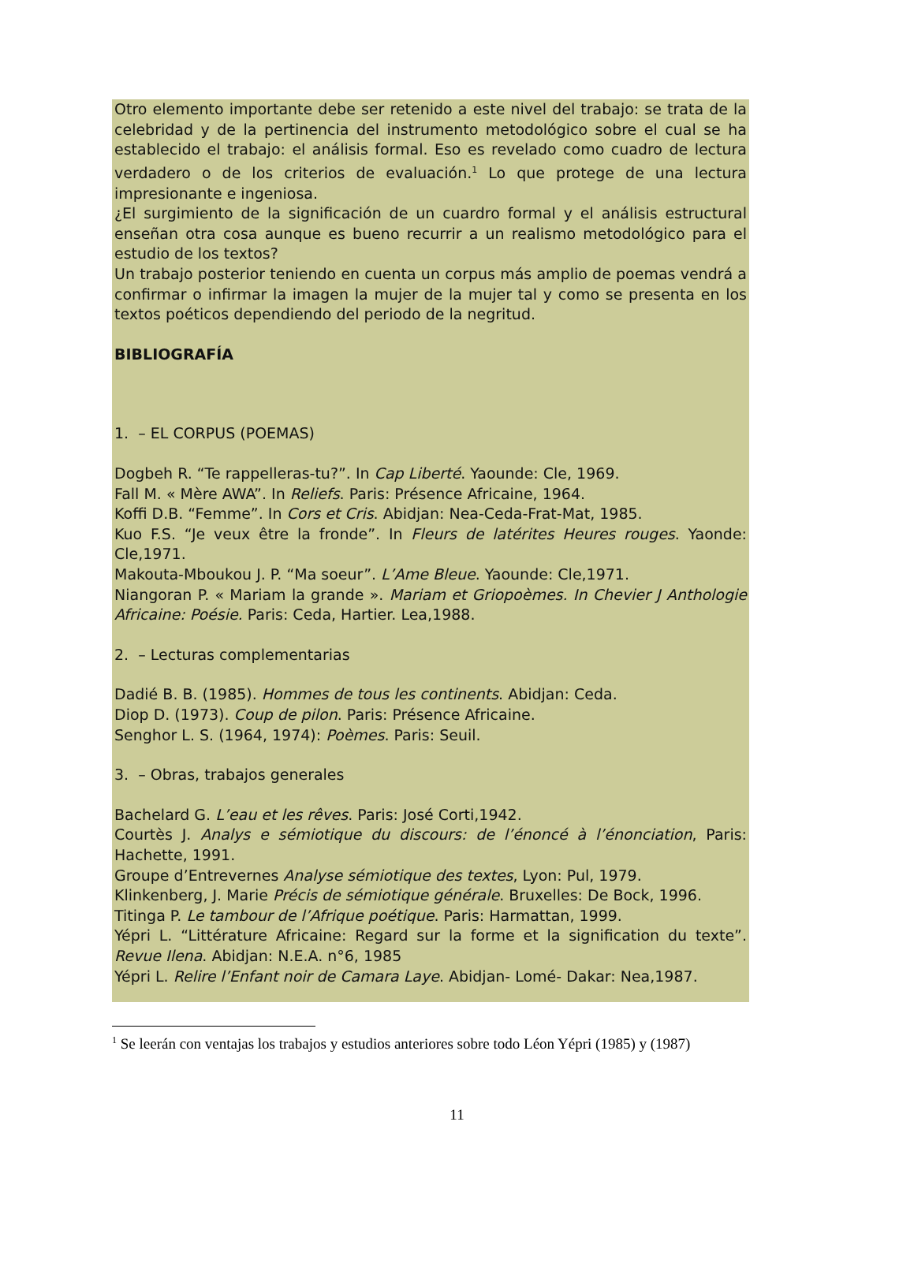Otro elemento importante debe ser retenido a este nivel del trabajo: se trata de la celebridad y de la pertinencia del instrumento metodológico sobre el cual se ha establecido el trabajo: el análisis formal. Eso es revelado como cuadro de lectura verdadero o de los criterios de evaluación.<sup>1</sup> Lo que protege de una lectura impresionante e ingeniosa.
¿El surgimiento de la significación de un cuardro formal y el análisis estructural enseñan otra cosa aunque es bueno recurrir a un realismo metodológico para el estudio de los textos?
Un trabajo posterior teniendo en cuenta un corpus más amplio de poemas vendrá a confirmar o infirmar la imagen la mujer de la mujer tal y como se presenta en los textos poéticos dependiendo del periodo de la negritud.
BIBLIOGRAFÍA
1. – EL CORPUS (POEMAS)
Dogbeh R. “Te rappelleras-tu?”. In Cap Liberté. Yaounde: Cle, 1969.
Fall M. « Mère AWA”. In Reliefs. Paris: Présence Africaine, 1964.
Koffi D.B. “Femme”. In Cors et Cris. Abidjan: Nea-Ceda-Frat-Mat, 1985.
Kuo F.S. “Je veux être la fronde”. In Fleurs de latérites Heures rouges. Yaonde: Cle,1971.
Makouta-Mboukou J. P. “Ma soeur”. L’Ame Bleue. Yaounde: Cle,1971.
Niangoran P. « Mariam la grande ». Mariam et Griopoèmes. In Chevier J Anthologie Africaine: Poésie. Paris: Ceda, Hartier. Lea,1988.
2. – Lecturas complementarias
Dadié B. B. (1985). Hommes de tous les continents. Abidjan: Ceda.
Diop D. (1973). Coup de pilon. Paris: Présence Africaine.
Senghor L. S. (1964, 1974): Poèmes. Paris: Seuil.
3. – Obras, trabajos generales
Bachelard G. L’eau et les rêves. Paris: José Corti,1942.
Courtès J. Analys e sémiotique du discours: de l’énoncé à l’énonciation, Paris: Hachette, 1991.
Groupe d’Entrevernes Analyse sémiotique des textes, Lyon: Pul, 1979.
Klinkenberg, J. Marie Précis de sémiotique générale. Bruxelles: De Bock, 1996.
Titinga P. Le tambour de l’Afrique poétique. Paris: Harmattan, 1999.
Yépri L. “Littérature Africaine: Regard sur la forme et la signification du texte”. Revue Ilena. Abidjan: N.E.A. n°6, 1985
Yépri L. Relire l’Enfant noir de Camara Laye. Abidjan- Lomé- Dakar: Nea,1987.
<sup>1</sup> Se leerán con ventajas los trabajos y estudios anteriores sobre todo Léon Yépri (1985) y (1987)
11